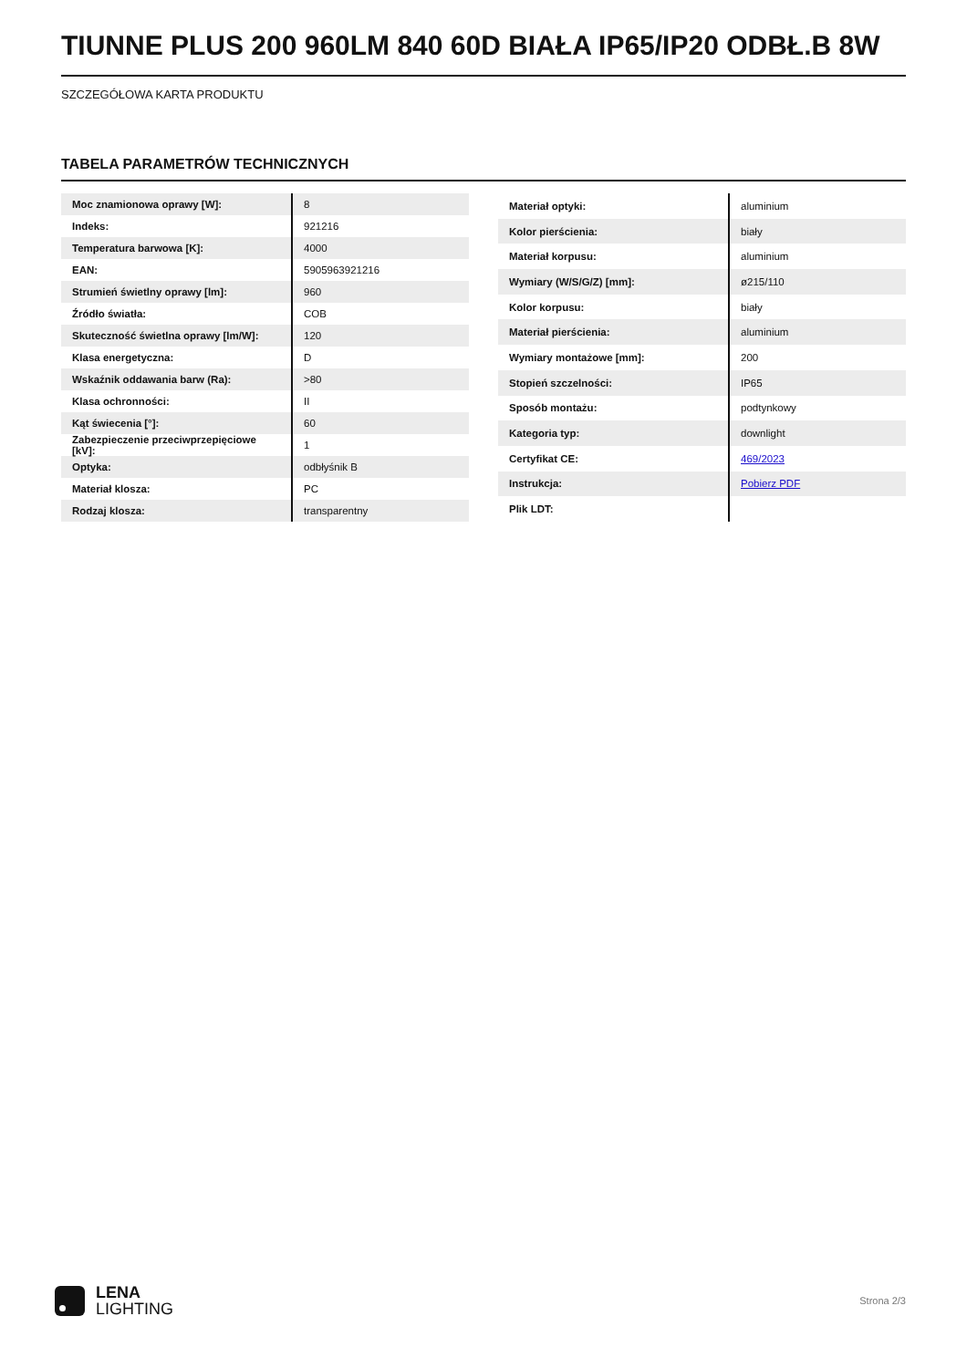TIUNNE PLUS 200 960LM 840 60D BIAŁA IP65/IP20 ODBŁ.B 8W
SZCZEGÓŁOWA KARTA PRODUKTU
TABELA PARAMETRÓW TECHNICZNYCH
| Moc znamionowa oprawy [W]: | 8 |
| Indeks: | 921216 |
| Temperatura barwowa [K]: | 4000 |
| EAN: | 5905963921216 |
| Strumień świetlny oprawy [lm]: | 960 |
| Źródło światła: | COB |
| Skuteczność świetlna oprawy [lm/W]: | 120 |
| Klasa energetyczna: | D |
| Wskaźnik oddawania barw (Ra): | >80 |
| Klasa ochronności: | II |
| Kąt świecenia [°]: | 60 |
| Zabezpieczenie przeciwprzepięciowe [kV]: | 1 |
| Optyka: | odbłyśnik B |
| Materiał klosza: | PC |
| Rodzaj klosza: | transparentny |
| Materiał optyki: | aluminium |
| Kolor pierścienia: | biały |
| Materiał korpusu: | aluminium |
| Wymiary (W/S/G/Z) [mm]: | ø215/110 |
| Kolor korpusu: | biały |
| Materiał pierścienia: | aluminium |
| Wymiary montażowe [mm]: | 200 |
| Stopień szczelności: | IP65 |
| Sposób montażu: | podtynkowy |
| Kategoria typ: | downlight |
| Certyfikat CE: | 469/2023 |
| Instrukcja: | Pobierz PDF |
| Plik LDT: | |
LENA
LIGHTING
Strona 2/3